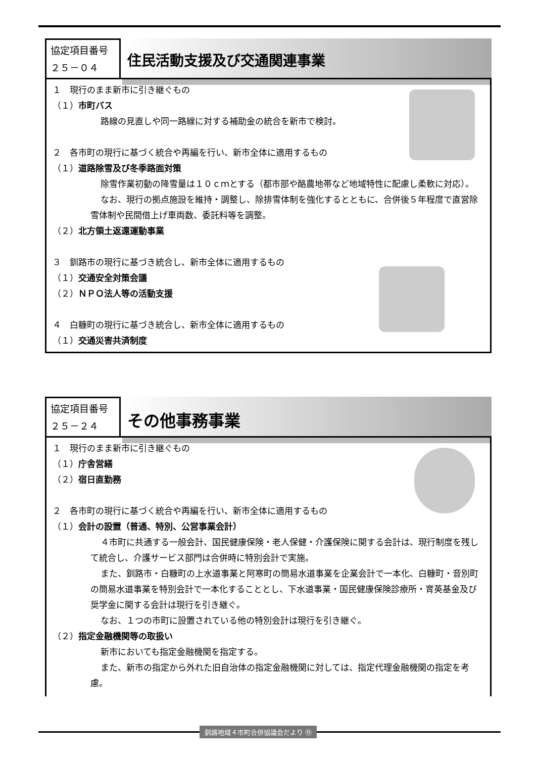協定項目番号
２５－０４
住民活動支援及び交通関連事業
１　現行のまま新市に引き継ぐもの
（１）市町バス
路線の見直しや同一路線に対する補助金の統合を新市で検討。
２　各市町の現行に基づく統合や再編を行い、新市全体に適用するもの
（１）道路除雪及び冬季路面対策
除雪作業初動の降雪量は１０ｃｍとする（都市部や酪農地帯など地域特性に配慮し柔軟に対応）。
なお、現行の拠点施設を維持・調整し、除排雪体制を強化するとともに、合併後５年程度で直営除雪体制や民間借上げ車両数、委託料等を調整。
（２）北方領土返還運動事業
３　釧路市の現行に基づき統合し、新市全体に適用するもの
（１）交通安全対策会議
（２）ＮＰＯ法人等の活動支援
４　白糠町の現行に基づき統合し、新市全体に適用するもの
（１）交通災害共済制度
協定項目番号
２５－２４
その他事務事業
１　現行のまま新市に引き継ぐもの
（１）庁舎営繕
（２）宿日直勤務
２　各市町の現行に基づく統合や再編を行い、新市全体に適用するもの
（１）会計の設置（普通、特別、公営事業会計）
４市町に共通する一般会計、国民健康保険・老人保健・介護保険に関する会計は、現行制度を残して統合し、介護サービス部門は合併時に特別会計で実施。
また、釧路市・白糠町の上水道事業と阿寒町の簡易水道事業を企業会計で一本化、白糠町・音別町の簡易水道事業を特別会計で一本化することとし、下水道事業・国民健康保険診療所・育英基金及び奨学金に関する会計は現行を引き継ぐ。
なお、１つの市町に設置されている他の特別会計は現行を引き継ぐ。
（２）指定金融機関等の取扱い
新市においても指定金融機関を指定する。
また、新市の指定から外れた旧自治体の指定金融機関に対しては、指定代理金融機関の指定を考慮。
釧路地域４市町合併協議会だより ⑮